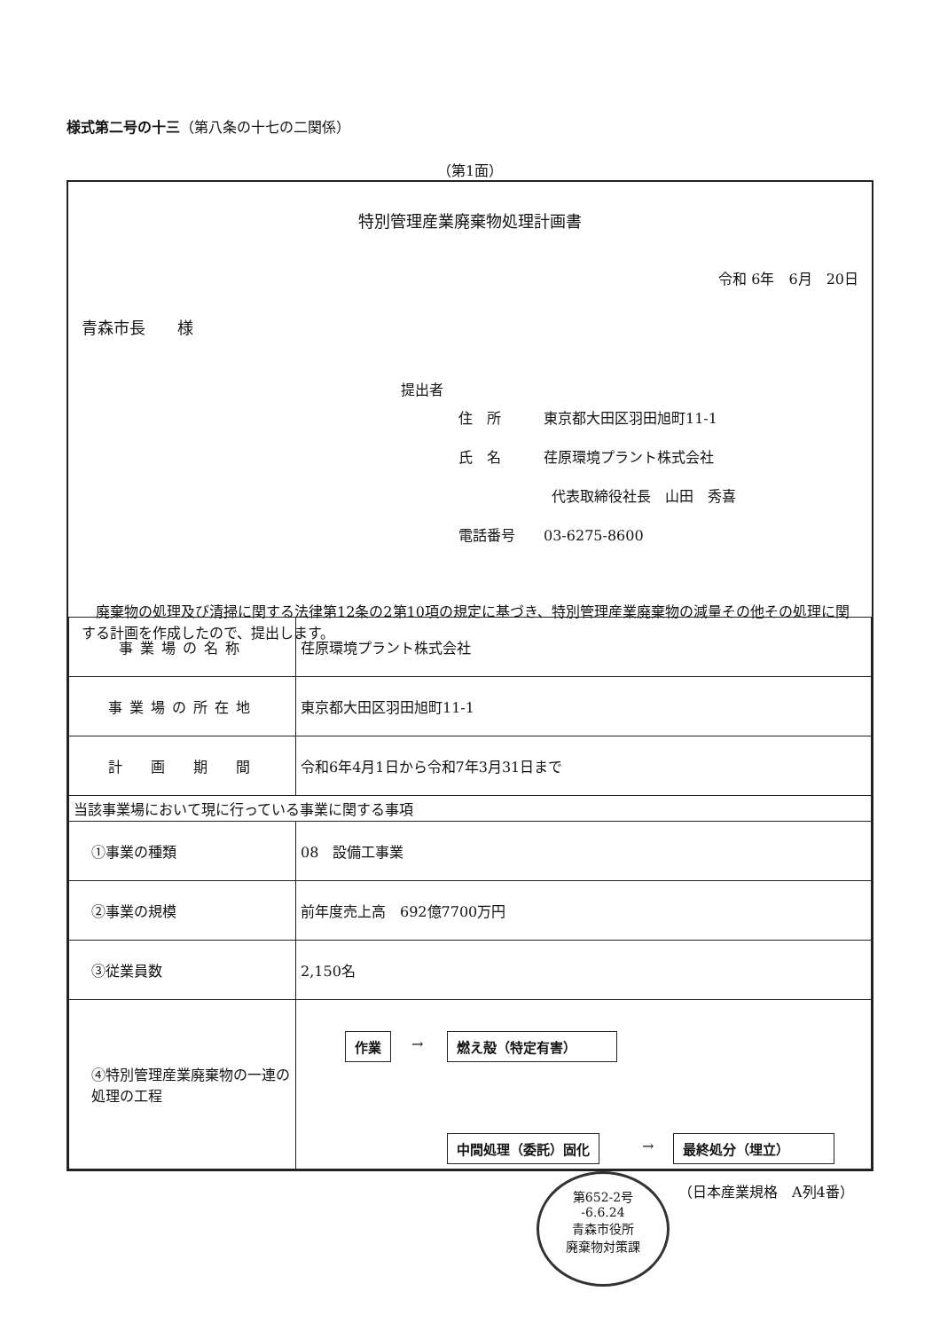様式第二号の十三（第八条の十七の二関係）
（第1面）
特別管理産業廃棄物処理計画書
令和 6年　6月　20日
青森市長　　様
提出者
住　所　　　東京都大田区羽田旭町11-1
氏　名　　　荏原環境プラント株式会社
代表取締役社長　山田　秀喜
電話番号　　03-6275-8600
　廃棄物の処理及び清掃に関する法律第12条の2第10項の規定に基づき、特別管理産業廃棄物の減量その他その処理に関する計画を作成したので、提出します。
| 事業場の名称 | 荏原環境プラント株式会社 |
| 事業場の所在地 | 東京都大田区羽田旭町11-1 |
| 計 画 期 間 | 令和6年4月1日から令和7年3月31日まで |
| 当該事業場において現に行っている事業に関する事項 | |
| ①事業の種類 | 08 設備工事業 |
| ②事業の規模 | 前年度売上高 692億7700万円 |
| ③従業員数 | 2,150名 |
| ④特別管理産業廃棄物の一連の処理の工程 | 作業 → 燃え殻（特定有害） 中間処理（委託）固化 → 最終処分（埋立） |
第652-2号
-6.6.24
青森市役所
廃棄物対策課
（日本産業規格　A列4番）